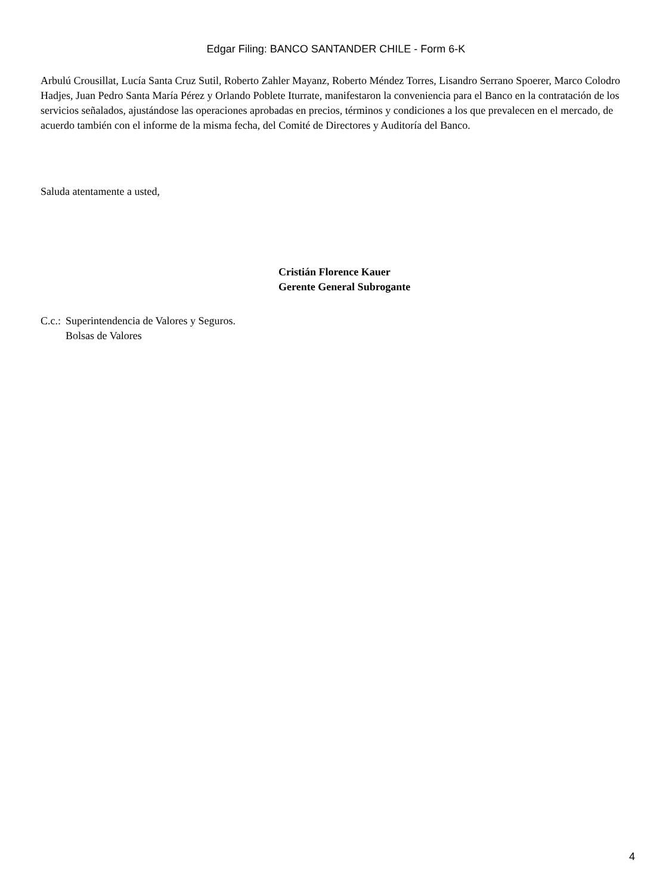Edgar Filing: BANCO SANTANDER CHILE - Form 6-K
Arbulú Crousillat, Lucía Santa Cruz Sutil, Roberto Zahler Mayanz, Roberto Méndez Torres, Lisandro Serrano Spoerer, Marco Colodro Hadjes, Juan Pedro Santa María Pérez y Orlando Poblete Iturrate, manifestaron la conveniencia para el Banco en la contratación de los servicios señalados, ajustándose las operaciones aprobadas en precios, términos y condiciones a los que prevalecen en el mercado, de acuerdo también con el informe de la misma fecha, del Comité de Directores y Auditoría del Banco.
Saluda atentamente a usted,
Cristián Florence Kauer
Gerente General Subrogante
C.c.:
Superintendencia de Valores y Seguros.
Bolsas de Valores
4